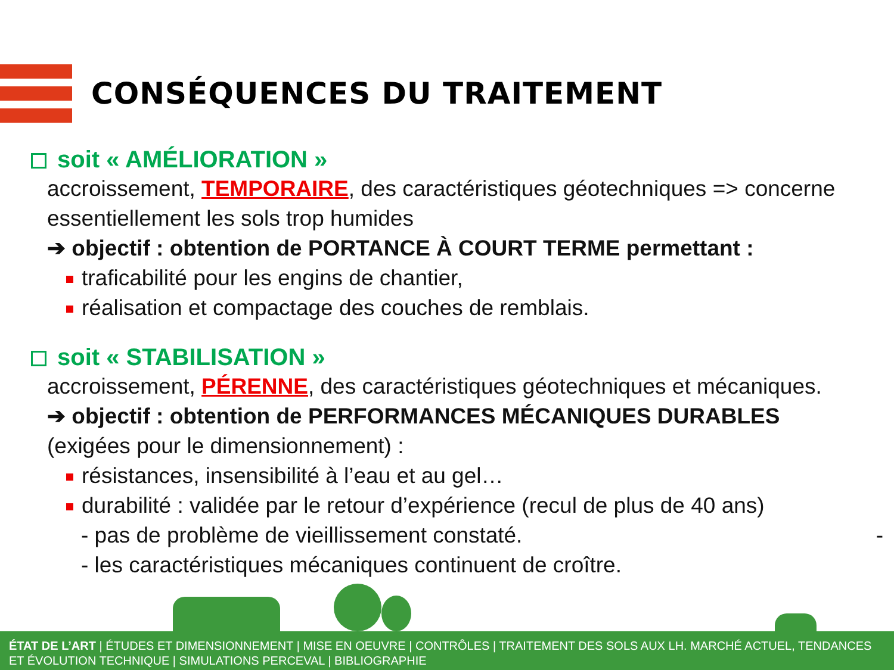CONSÉQUENCES DU TRAITEMENT
soit « AMÉLIORATION »
accroissement, TEMPORAIRE, des caractéristiques géotechniques => concerne essentiellement les sols trop humides
➔ objectif : obtention de PORTANCE À COURT TERME permettant :
traficabilité pour les engins de chantier,
réalisation et compactage des couches de remblais.
soit « STABILISATION »
accroissement, PÉRENNE, des caractéristiques géotechniques et mécaniques.
➔ objectif : obtention de PERFORMANCES MÉCANIQUES DURABLES
(exigées pour le dimensionnement) :
résistances, insensibilité à l’eau et au gel…
durabilité : validée par le retour d’expérience (recul de plus de 40 ans)
- pas de problème de vieillissement constaté. -
- les caractéristiques mécaniques continuent de croître.
ÉTAT DE L’ART | ÉTUDES ET DIMENSIONNEMENT | MISE EN OEUVRE | CONTRÔLES | TRAITEMENT DES SOLS AUX LH. MARCHÉ ACTUEL, TENDANCES ET ÉVOLUTION TECHNIQUE | SIMULATIONS PERCEVAL | BIBLIOGRAPHIE